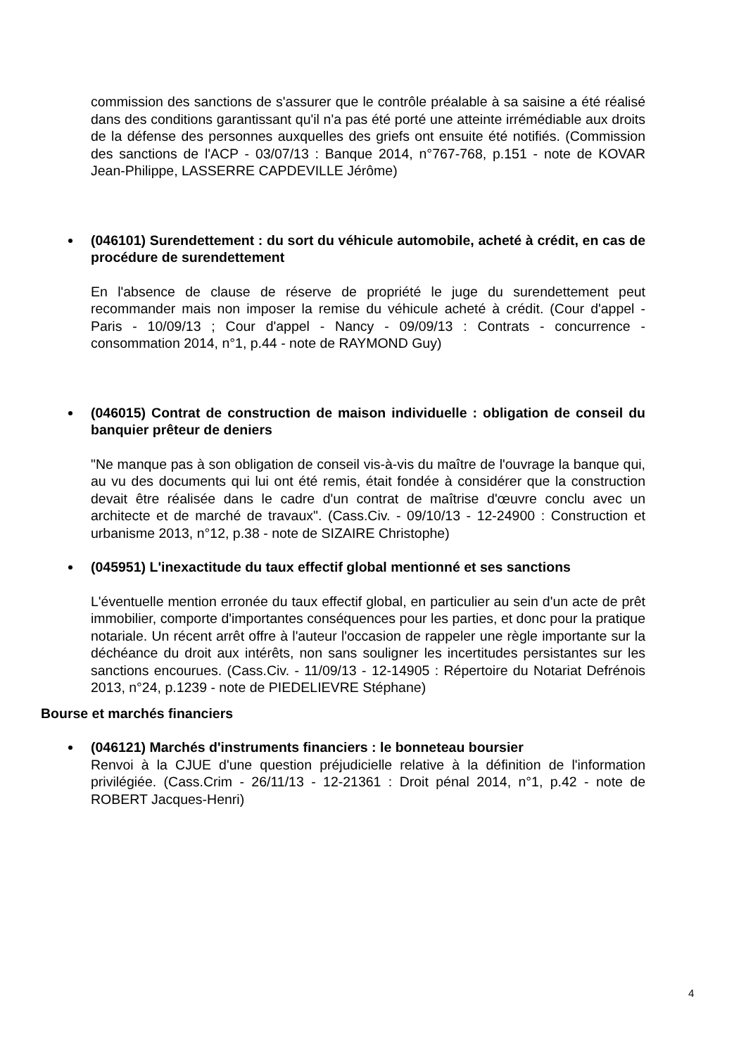commission des sanctions de s'assurer que le contrôle préalable à sa saisine a été réalisé dans des conditions garantissant qu'il n'a pas été porté une atteinte irrémédiable aux droits de la défense des personnes auxquelles des griefs ont ensuite été notifiés. (Commission des sanctions de l'ACP - 03/07/13 : Banque 2014, n°767-768, p.151 - note de KOVAR Jean-Philippe, LASSERRE CAPDEVILLE Jérôme)
(046101) Surendettement : du sort du véhicule automobile, acheté à crédit, en cas de procédure de surendettement
En l'absence de clause de réserve de propriété le juge du surendettement peut recommander mais non imposer la remise du véhicule acheté à crédit. (Cour d'appel - Paris - 10/09/13 ; Cour d'appel - Nancy - 09/09/13 : Contrats - concurrence - consommation 2014, n°1, p.44 - note de RAYMOND Guy)
(046015) Contrat de construction de maison individuelle : obligation de conseil du banquier prêteur de deniers
"Ne manque pas à son obligation de conseil vis-à-vis du maître de l'ouvrage la banque qui, au vu des documents qui lui ont été remis, était fondée à considérer que la construction devait être réalisée dans le cadre d'un contrat de maîtrise d'œuvre conclu avec un architecte et de marché de travaux". (Cass.Civ. - 09/10/13 - 12-24900 : Construction et urbanisme 2013, n°12, p.38 - note de SIZAIRE Christophe)
(045951) L'inexactitude du taux effectif global mentionné et ses sanctions
L'éventuelle mention erronée du taux effectif global, en particulier au sein d'un acte de prêt immobilier, comporte d'importantes conséquences pour les parties, et donc pour la pratique notariale. Un récent arrêt offre à l'auteur l'occasion de rappeler une règle importante sur la déchéance du droit aux intérêts, non sans souligner les incertitudes persistantes sur les sanctions encourues. (Cass.Civ. - 11/09/13 - 12-14905 : Répertoire du Notariat Defrénois 2013, n°24, p.1239 - note de PIEDELIEVRE Stéphane)
Bourse et marchés financiers
(046121) Marchés d'instruments financiers : le bonneteau boursier
Renvoi à la CJUE d'une question préjudicielle relative à la définition de l'information privilégiée. (Cass.Crim - 26/11/13 - 12-21361 : Droit pénal 2014, n°1, p.42 - note de ROBERT Jacques-Henri)
4